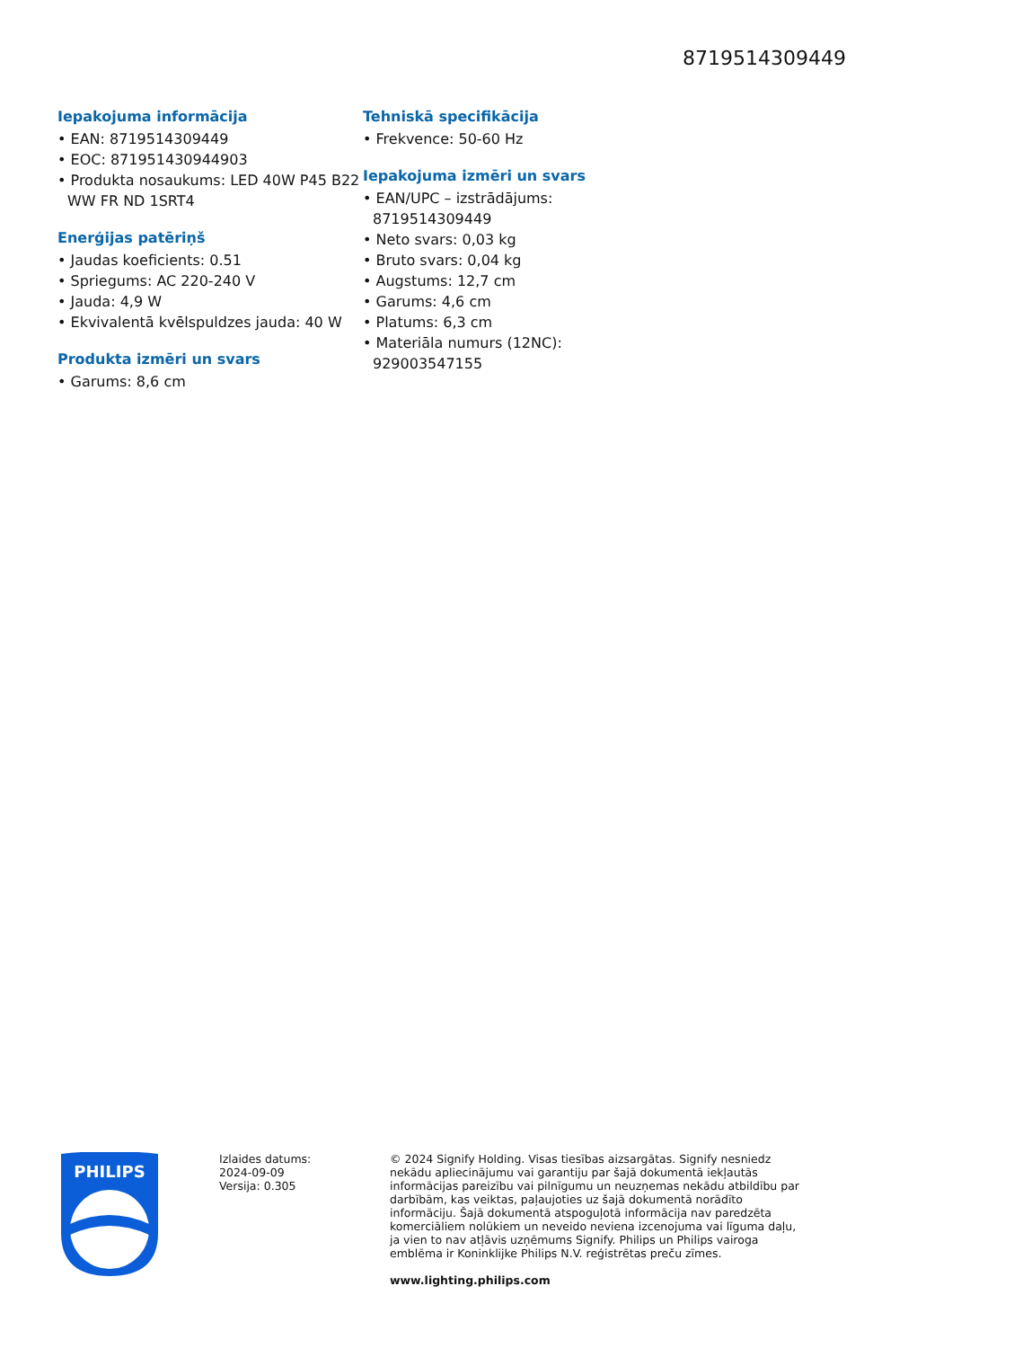8719514309449
Iepakojuma informācija
• EAN: 8719514309449
• EOC: 871951430944903
• Produkta nosaukums: LED 40W P45 B22 WW FR ND 1SRT4
Enerģijas patēriņš
• Jaudas koeficients: 0.51
• Spriegums: AC 220-240 V
• Jauda: 4,9 W
• Ekvivalentā kvēlspuldzes jauda: 40 W
Produkta izmēri un svars
• Garums: 8,6 cm
Tehniskā specifikācija
• Frekvence: 50-60 Hz
Iepakojuma izmēri un svars
• EAN/UPC – izstrādājums: 8719514309449
• Neto svars: 0,03 kg
• Bruto svars: 0,04 kg
• Augstums: 12,7 cm
• Garums: 4,6 cm
• Platums: 6,3 cm
• Materiāla numurs (12NC): 929003547155
PHILIPS
Izlaides datums:
2024-09-09
Versija: 0.305
© 2024 Signify Holding. Visas tiesības aizsargātas. Signify nesniedz nekādu apliecinājumu vai garantiju par šajā dokumentā iekļautās informācijas pareizību vai pilnīgumu un neuzņemas nekādu atbildību par darbībām, kas veiktas, paļaujoties uz šajā dokumentā norādīto informāciju. Šajā dokumentā atspoguļotā informācija nav paredzēta komerciāliem nolūkiem un neveido neviena izcenojuma vai līguma daļu, ja vien to nav atļāvis uzņēmums Signify. Philips un Philips vairoga emblēma ir Koninklijke Philips N.V. reģistrētas preču zīmes.
www.lighting.philips.com